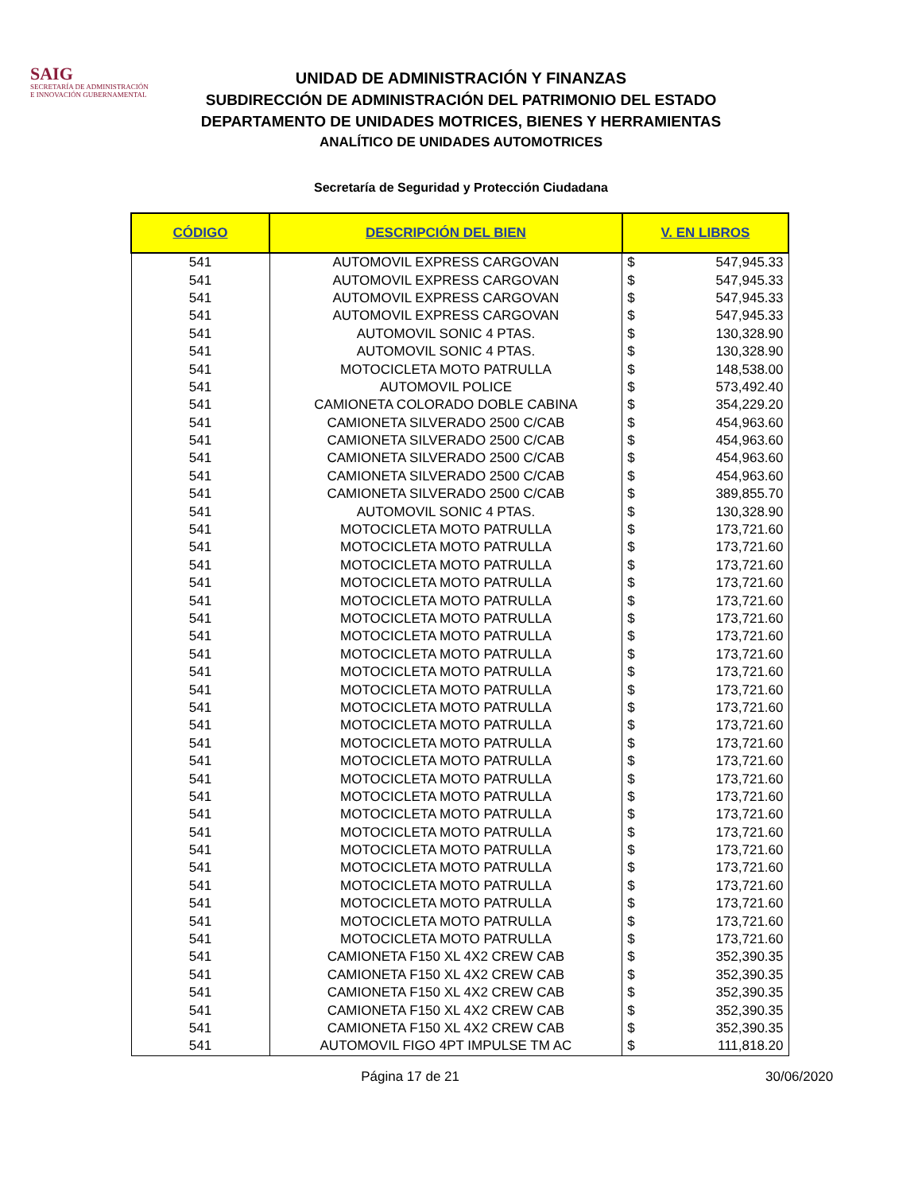SAIG
SECRETARÍA DE ADMINISTRACIÓN
E INNOVACIÓN GUBERNAMENTAL
UNIDAD DE ADMINISTRACIÓN Y FINANZAS
SUBDIRECCIÓN DE ADMINISTRACIÓN DEL PATRIMONIO DEL ESTADO
DEPARTAMENTO DE UNIDADES MOTRICES, BIENES Y HERRAMIENTAS
ANALÍTICO DE UNIDADES AUTOMOTRICES
Secretaría de Seguridad y Protección Ciudadana
| CÓDIGO | DESCRIPCIÓN DEL BIEN | V. EN LIBROS | |
| --- | --- | --- | --- |
| 541 | AUTOMOVIL EXPRESS CARGOVAN | $ | 547,945.33 |
| 541 | AUTOMOVIL EXPRESS CARGOVAN | $ | 547,945.33 |
| 541 | AUTOMOVIL EXPRESS CARGOVAN | $ | 547,945.33 |
| 541 | AUTOMOVIL EXPRESS CARGOVAN | $ | 547,945.33 |
| 541 | AUTOMOVIL SONIC 4 PTAS. | $ | 130,328.90 |
| 541 | AUTOMOVIL SONIC 4 PTAS. | $ | 130,328.90 |
| 541 | MOTOCICLETA MOTO PATRULLA | $ | 148,538.00 |
| 541 | AUTOMOVIL POLICE | $ | 573,492.40 |
| 541 | CAMIONETA COLORADO DOBLE CABINA | $ | 354,229.20 |
| 541 | CAMIONETA SILVERADO 2500 C/CAB | $ | 454,963.60 |
| 541 | CAMIONETA SILVERADO 2500 C/CAB | $ | 454,963.60 |
| 541 | CAMIONETA SILVERADO 2500 C/CAB | $ | 454,963.60 |
| 541 | CAMIONETA SILVERADO 2500 C/CAB | $ | 454,963.60 |
| 541 | CAMIONETA SILVERADO 2500 C/CAB | $ | 389,855.70 |
| 541 | AUTOMOVIL SONIC 4 PTAS. | $ | 130,328.90 |
| 541 | MOTOCICLETA MOTO PATRULLA | $ | 173,721.60 |
| 541 | MOTOCICLETA MOTO PATRULLA | $ | 173,721.60 |
| 541 | MOTOCICLETA MOTO PATRULLA | $ | 173,721.60 |
| 541 | MOTOCICLETA MOTO PATRULLA | $ | 173,721.60 |
| 541 | MOTOCICLETA MOTO PATRULLA | $ | 173,721.60 |
| 541 | MOTOCICLETA MOTO PATRULLA | $ | 173,721.60 |
| 541 | MOTOCICLETA MOTO PATRULLA | $ | 173,721.60 |
| 541 | MOTOCICLETA MOTO PATRULLA | $ | 173,721.60 |
| 541 | MOTOCICLETA MOTO PATRULLA | $ | 173,721.60 |
| 541 | MOTOCICLETA MOTO PATRULLA | $ | 173,721.60 |
| 541 | MOTOCICLETA MOTO PATRULLA | $ | 173,721.60 |
| 541 | MOTOCICLETA MOTO PATRULLA | $ | 173,721.60 |
| 541 | MOTOCICLETA MOTO PATRULLA | $ | 173,721.60 |
| 541 | MOTOCICLETA MOTO PATRULLA | $ | 173,721.60 |
| 541 | MOTOCICLETA MOTO PATRULLA | $ | 173,721.60 |
| 541 | MOTOCICLETA MOTO PATRULLA | $ | 173,721.60 |
| 541 | MOTOCICLETA MOTO PATRULLA | $ | 173,721.60 |
| 541 | MOTOCICLETA MOTO PATRULLA | $ | 173,721.60 |
| 541 | MOTOCICLETA MOTO PATRULLA | $ | 173,721.60 |
| 541 | MOTOCICLETA MOTO PATRULLA | $ | 173,721.60 |
| 541 | MOTOCICLETA MOTO PATRULLA | $ | 173,721.60 |
| 541 | MOTOCICLETA MOTO PATRULLA | $ | 173,721.60 |
| 541 | MOTOCICLETA MOTO PATRULLA | $ | 173,721.60 |
| 541 | MOTOCICLETA MOTO PATRULLA | $ | 173,721.60 |
| 541 | CAMIONETA F150 XL 4X2 CREW CAB | $ | 352,390.35 |
| 541 | CAMIONETA F150 XL 4X2 CREW CAB | $ | 352,390.35 |
| 541 | CAMIONETA F150 XL 4X2 CREW CAB | $ | 352,390.35 |
| 541 | CAMIONETA F150 XL 4X2 CREW CAB | $ | 352,390.35 |
| 541 | CAMIONETA F150 XL 4X2 CREW CAB | $ | 352,390.35 |
| 541 | AUTOMOVIL FIGO 4PT IMPULSE TM AC | $ | 111,818.20 |
Página 17 de 21 30/06/2020